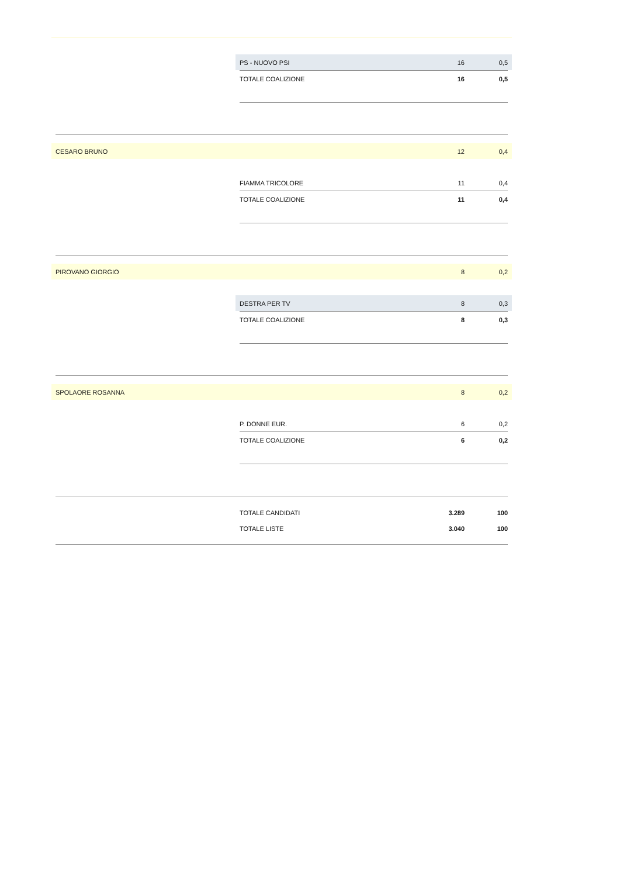| | PS - NUOVO PSI | 16 | 0,5 |
| | TOTALE COALIZIONE | 16 | 0,5 |
| CESARO BRUNO | | 12 | 0,4 |
| | FIAMMA TRICOLORE | 11 | 0,4 |
| | TOTALE COALIZIONE | 11 | 0,4 |
| PIROVANO GIORGIO | | 8 | 0,2 |
| | DESTRA PER TV | 8 | 0,3 |
| | TOTALE COALIZIONE | 8 | 0,3 |
| SPOLAORE ROSANNA | | 8 | 0,2 |
| | P. DONNE EUR. | 6 | 0,2 |
| | TOTALE COALIZIONE | 6 | 0,2 |
| | TOTALE CANDIDATI | 3.289 | 100 |
| | TOTALE LISTE | 3.040 | 100 |